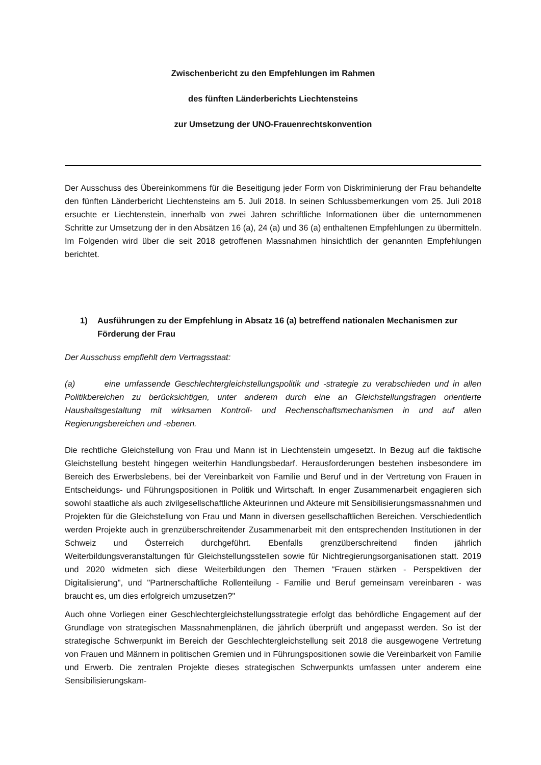Zwischenbericht zu den Empfehlungen im Rahmen
des fünften Länderberichts Liechtensteins
zur Umsetzung der UNO-Frauenrechtskonvention
Der Ausschuss des Übereinkommens für die Beseitigung jeder Form von Diskriminierung der Frau behandelte den fünften Länderbericht Liechtensteins am 5. Juli 2018. In seinen Schlussbemerkungen vom 25. Juli 2018 ersuchte er Liechtenstein, innerhalb von zwei Jahren schriftliche Informationen über die unternommenen Schritte zur Umsetzung der in den Absätzen 16 (a), 24 (a) und 36 (a) enthaltenen Empfehlungen zu übermitteln. Im Folgenden wird über die seit 2018 getroffenen Massnahmen hinsichtlich der genannten Empfehlungen berichtet.
1) Ausführungen zu der Empfehlung in Absatz 16 (a) betreffend nationalen Mechanismen zur Förderung der Frau
Der Ausschuss empfiehlt dem Vertragsstaat:
(a) eine umfassende Geschlechtergleichstellungspolitik und -strategie zu verabschieden und in allen Politikbereichen zu berücksichtigen, unter anderem durch eine an Gleichstellungsfragen orientierte Haushaltsgestaltung mit wirksamen Kontroll- und Rechenschaftsmechanismen in und auf allen Regierungsbereichen und -ebenen.
Die rechtliche Gleichstellung von Frau und Mann ist in Liechtenstein umgesetzt. In Bezug auf die faktische Gleichstellung besteht hingegen weiterhin Handlungsbedarf. Herausforderungen bestehen insbesondere im Bereich des Erwerbslebens, bei der Vereinbarkeit von Familie und Beruf und in der Vertretung von Frauen in Entscheidungs- und Führungspositionen in Politik und Wirtschaft. In enger Zusammenarbeit engagieren sich sowohl staatliche als auch zivilgesellschaftliche Akteurinnen und Akteure mit Sensibilisierungsmassnahmen und Projekten für die Gleichstellung von Frau und Mann in diversen gesellschaftlichen Bereichen. Verschiedentlich werden Projekte auch in grenzüberschreitender Zusammenarbeit mit den entsprechenden Institutionen in der Schweiz und Österreich durchgeführt. Ebenfalls grenzüberschreitend finden jährlich Weiterbildungsveranstaltungen für Gleichstellungsstellen sowie für Nichtregierungsorganisationen statt. 2019 und 2020 widmeten sich diese Weiterbildungen den Themen "Frauen stärken - Perspektiven der Digitalisierung", und "Partnerschaftliche Rollenteilung - Familie und Beruf gemeinsam vereinbaren - was braucht es, um dies erfolgreich umzusetzen?"
Auch ohne Vorliegen einer Geschlechtergleichstellungsstrategie erfolgt das behördliche Engagement auf der Grundlage von strategischen Massnahmenplänen, die jährlich überprüft und angepasst werden. So ist der strategische Schwerpunkt im Bereich der Geschlechtergleichstellung seit 2018 die ausgewogene Vertretung von Frauen und Männern in politischen Gremien und in Führungspositionen sowie die Vereinbarkeit von Familie und Erwerb. Die zentralen Projekte dieses strategischen Schwerpunkts umfassen unter anderem eine Sensibilisierungskam-